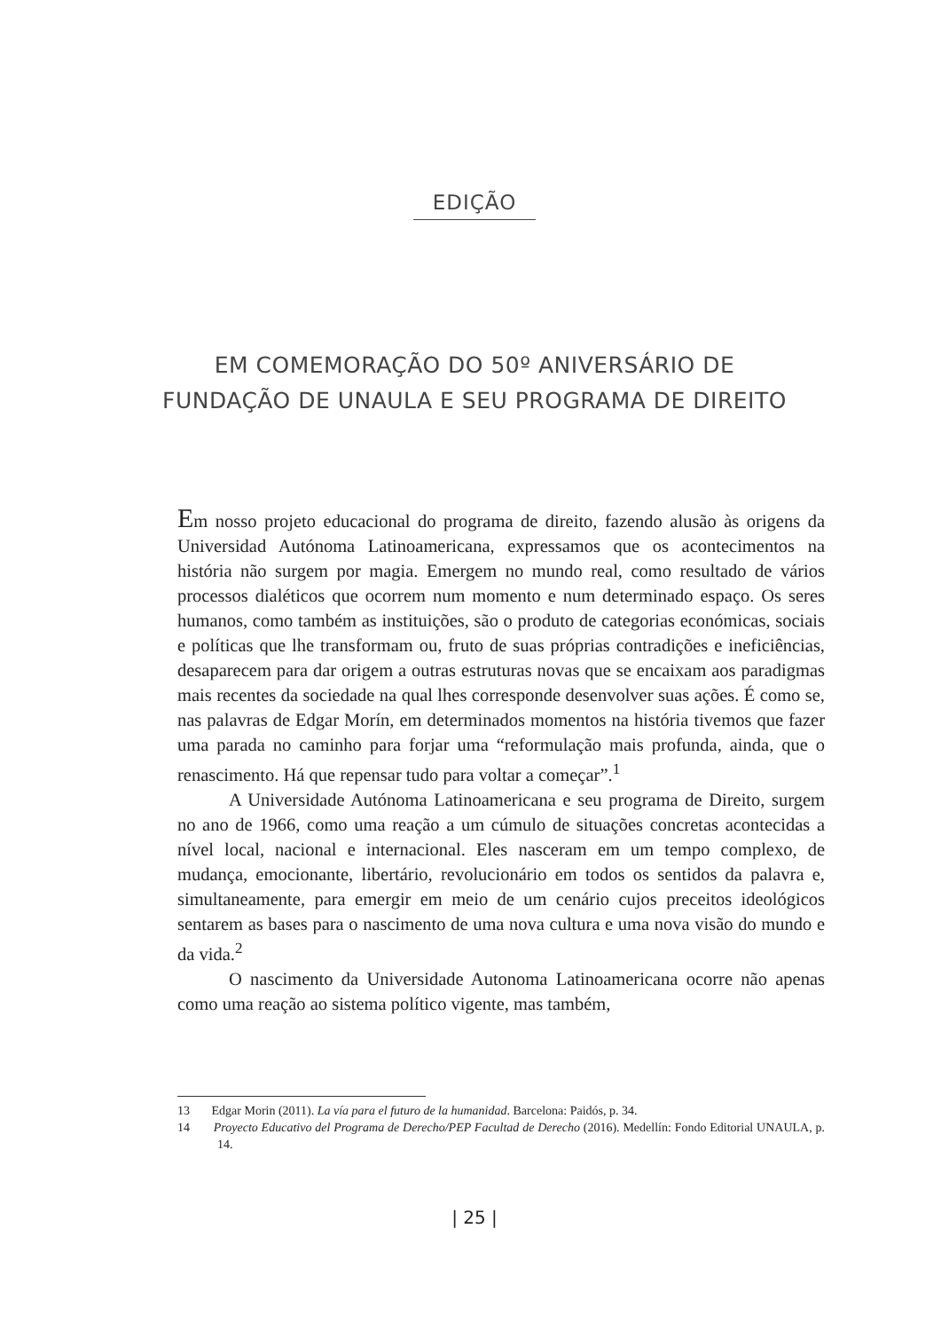EDIÇÃO
EM COMEMORAÇÃO DO 50º ANIVERSÁRIO DE
FUNDAÇÃO DE UNAULA E SEU PROGRAMA DE DIREITO
Em nosso projeto educacional do programa de direito, fazendo alusão às origens da Universidad Autónoma Latinoamericana, expressamos que os acontecimentos na história não surgem por magia. Emergem no mundo real, como resultado de vários processos dialéticos que ocorrem num momento e num determinado espaço. Os seres humanos, como também as instituições, são o produto de categorias económicas, sociais e políticas que lhe transformam ou, fruto de suas próprias contradições e ineficiências, desaparecem para dar origem a outras estruturas novas que se encaixam aos paradigmas mais recentes da sociedade na qual lhes corresponde desenvolver suas ações. É como se, nas palavras de Edgar Morín, em determinados momentos na história tivemos que fazer uma parada no caminho para forjar uma “reformulação mais profunda, ainda, que o renascimento. Há que repensar tudo para voltar a começar”.<sup>1</sup>
A Universidade Autónoma Latinoamericana e seu programa de Direito, surgem no ano de 1966, como uma reação a um cúmulo de situações concretas acontecidas a nível local, nacional e internacional. Eles nasceram em um tempo complexo, de mudança, emocionante, libertário, revolucionário em todos os sentidos da palavra e, simultaneamente, para emergir em meio de um cenário cujos preceitos ideológicos sentarem as bases para o nascimento de uma nova cultura e uma nova visão do mundo e da vida.<sup>2</sup>
O nascimento da Universidade Autonoma Latinoamericana ocorre não apenas como uma reação ao sistema político vigente, mas também,
13 Edgar Morin (2011). La vía para el futuro de la humanidad. Barcelona: Paidós, p. 34.
14 Proyecto Educativo del Programa de Derecho/PEP Facultad de Derecho (2016). Medellín: Fondo Editorial UNAULA, p. 14.
| 25 |